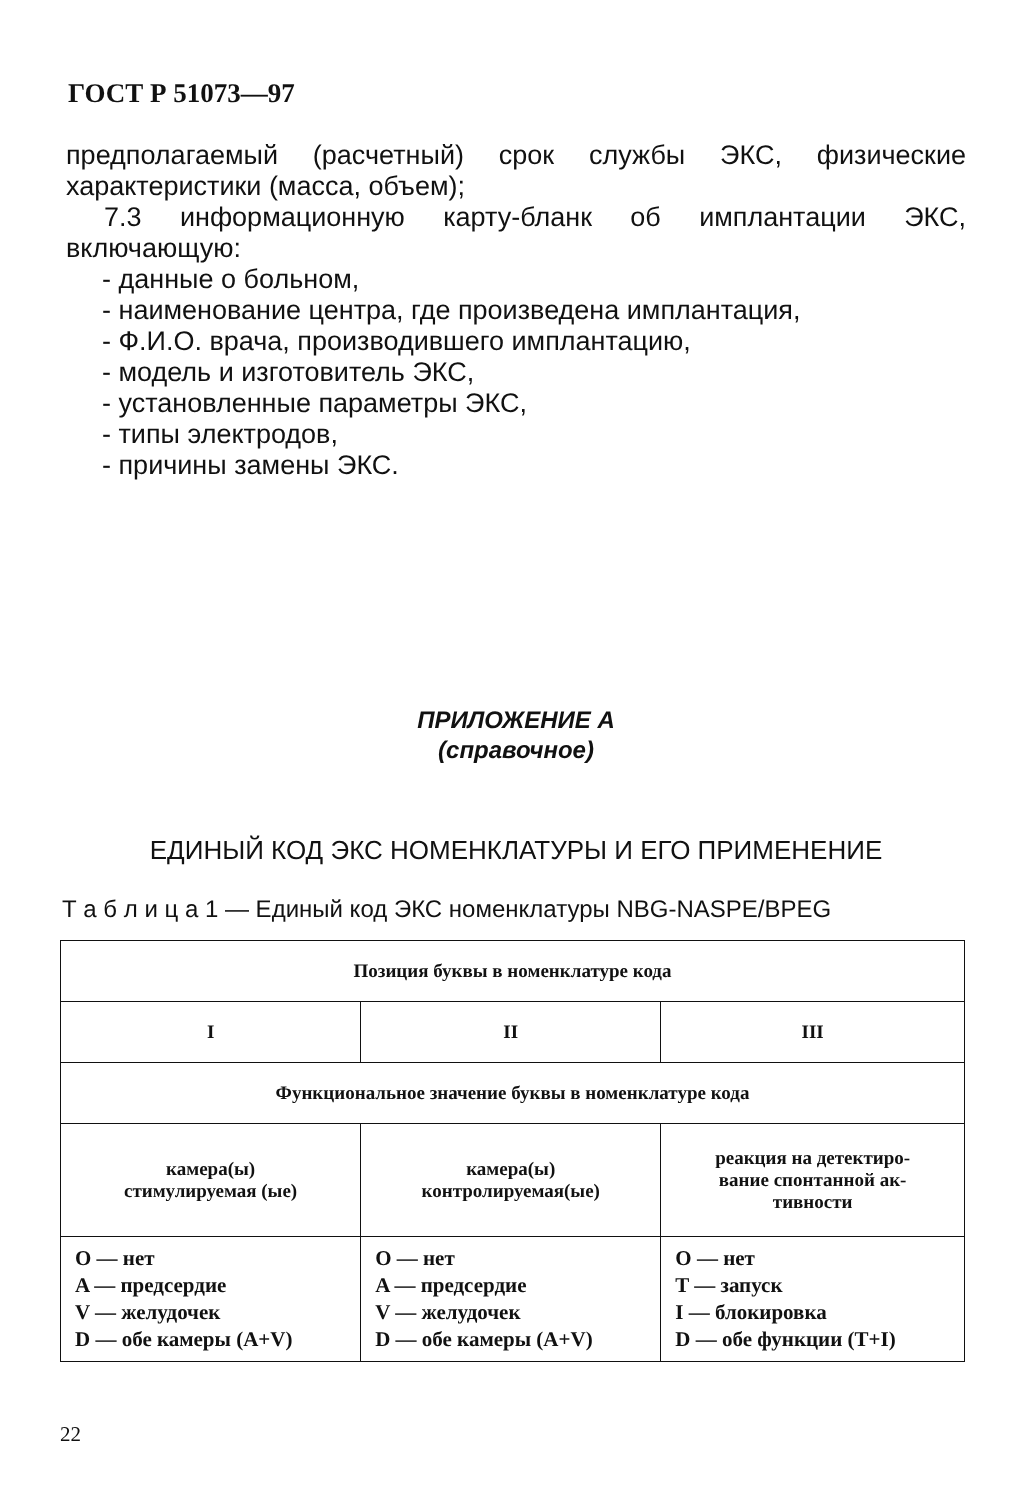ГОСТ Р 51073—97
предполагаемый (расчетный) срок службы ЭКС, физические характеристики (масса, объем);
7.3 информационную карту-бланк об имплантации ЭКС, включающую:
- данные о больном,
- наименование центра, где произведена имплантация,
- Ф.И.О. врача, производившего имплантацию,
- модель и изготовитель ЭКС,
- установленные параметры ЭКС,
- типы электродов,
- причины замены ЭКС.
ПРИЛОЖЕНИЕ А
(справочное)
ЕДИНЫЙ КОД ЭКС НОМЕНКЛАТУРЫ И ЕГО ПРИМЕНЕНИЕ
Т а б л и ц а 1 — Единый код ЭКС номенклатуры NBG-NASPE/BPEG
| Позиция буквы в номенклатуре кода | | |
| --- | --- | --- |
| I | II | III |
| Функциональное значение буквы в номенклатуре кода | | |
| камера(ы) стимулируемая (ые) | камера(ы) контролируемая(ые) | реакция на детектиро- вание спонтанной ак- тивности |
| O — нет A — предсердие V — желудочек D — обе камеры (A+V) | O — нет A — предсердие V — желудочек D — обе камеры (A+V) | O — нет T — запуск I — блокировка D — обе функции (T+I) |
22